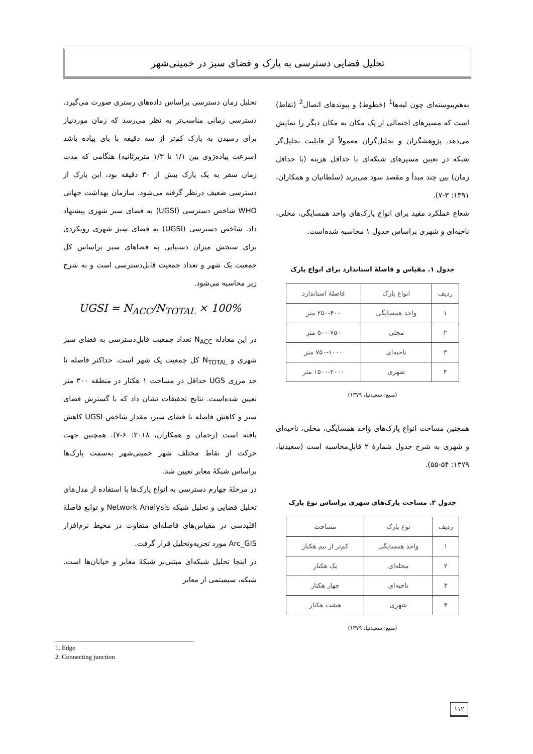تحلیل فضایی دسترسی به پارک و فضای سبز در خمینی‌شهر
تحلیل زمان دسترسی براساس داده‌های رستری صورت می‌گیرد. دسترسی زمانی مناسب‌تر به نظر می‌رسد که زمان موردنیاز برای رسیدن به پارک کم‌تر از سه دقیقه با پای پیاده باشد (سرعت پیاده‌رَوی بین ۱/۱ تا ۱/۳ متربرثانیه) هنگامی که مدت زمان سفر به یک پارک بیش از ۳۰ دقیقه بود، این پارک از دسترسی ضعیف درنظر گرفته می‌شود. سازمان بهداشت جهانی WHO شاخص دسترسی (UGSI) به فضای سبز شهری پیشنهاد داد. شاخص دسترسی (UGSI) به فضای سبز شهری رویکردی برای سنجش میزان دستیابی به فضاهای سبز براساس کل جمعیت یک شهر و تعداد جمعیت قابل‌دسترسی است و به شرح زیر محاسبه می‌شود.
UGSI = N<sub>ACC</sub>/N<sub>TOTAL</sub> × 100%
در این معادله N<sub>ACC</sub> تعداد جمعیت قابلِ‌دسترسی به فضای سبز شهری و N<sub>TOTAL</sub> کل جمعیت یک شهر است. حداکثر فاصله تا حد مرزی UGS حداقل در مساحت ۱ هکتار در منطقه ۳۰۰ متر تعیین شده‌است. نتایج تحقیقات نشان داد که با گسترش فضای سبز و کاهش فاصله تا فضای سبز، مقدار شاخص UGSI کاهش یافته است (رحمان و همکاران، ۲۰۱۸: ۶-۷). همچنین جهت حرکت از نقاط مختلف شهر خمینی‌شهر به‌سمت پارک‌ها براساس شبکهٔ معابر تعیین شد.
در مرحلهٔ چهارم دسترسی به انواع پارک‌ها با استفاده از مدل‌های تحلیل فضایی و تحلیل شبکه Network Analysis و توابع فاصلهٔ اقلیدسی در مقیاس‌های فاصله‌ای متفاوت در محیط نرم‌افزار Arc_GIS مورد تجزیه‌وتحلیل قرار گرفت.
در اینجا تحلیل شبکه‌ای مبتنی‌بر شبکهٔ معابر و خیابان‌ها است. شبکه، سیستمی از معابر
به‌هم‌پیوسته‌ای چون لبه‌ها<sup>1</sup> (خطوط) و پیوندهای اتصال<sup>2</sup> (نقاط) است که مسیرهای احتمالی از یک مکان به مکان دیگر را نمایش می‌دهد. پژوهشگران و تحلیل‌گران معمولاً از قابلیت تحلیل‌گر شبکه در تعیین مسیرهای شبکه‌ای با حداقل هزینه (یا حداقل زمان) بین چند مبدأ و مقصد سود می‌برند (سلطانیان و همکاران، ۱۳۹۱: ۳-۷).
شعاع عملکرد مفید برای انواع پارک‌های واحد همسایگی، محلی، ناحیه‌ای و شهری براساس جدول ۱ محاسبه شده‌است.
جدول ۱. مقیاس و فاصلهٔ استاندارد برای انواع پارک
| ردیف | انواع پارک | فاصلهٔ استاندارد |
| --- | --- | --- |
| ۱ | واحد همسایگی | ۲۵۰-۴۰۰ متر |
| ۲ | محلی | ۵۰۰-۷۵۰ متر |
| ۳ | ناحیه‌ای | ۷۵۰-۱۰۰۰ متر |
| ۴ | شهری | ۱۵۰۰-۲۰۰۰ متر |
(منبع: سعیدنیا، ۱۳۷۹)
همچنین مساحت انواع پارک‌های واحد همسایگی، محلی، ناحیه‌ای و شهری به شرح جدول شمارهٔ ۲ قابلِ‌محاسبه است (سعیدنیا، ۱۳۷۹: ۵۴-۵۵).
جدول ۲. مساحت پارک‌های شهری براساس نوع پارک
| ردیف | نوع پارک | مساحت |
| --- | --- | --- |
| ۱ | واحد همسایگی | کم‌تر از نیم هکتار |
| ۲ | محله‌ای | یک هکتار |
| ۳ | ناحیه‌ای | چهار هکتار |
| ۴ | شهری | هشت هکتار |
(منبع: سعیدنیا، ۱۳۷۹)
1. Edge
2. Connecting junction
۱۱۲